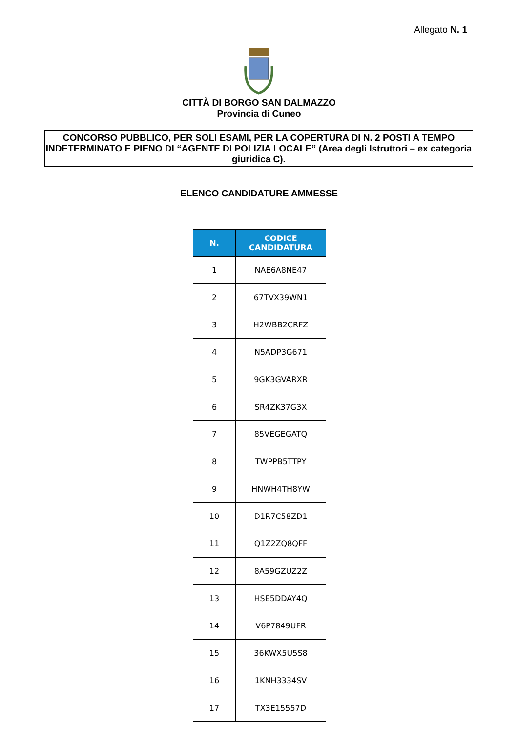Allegato N. 1
CITTÀ DI BORGO SAN DALMAZZO
Provincia di Cuneo
CONCORSO PUBBLICO, PER SOLI ESAMI, PER LA COPERTURA DI N. 2 POSTI A TEMPO INDETERMINATO E PIENO DI “AGENTE DI POLIZIA LOCALE” (Area degli Istruttori – ex categoria giuridica C).
ELENCO CANDIDATURE AMMESSE
| N. | CODICE CANDIDATURA |
| --- | --- |
| 1 | NAE6A8NE47 |
| 2 | 67TVX39WN1 |
| 3 | H2WBB2CRFZ |
| 4 | N5ADP3G671 |
| 5 | 9GK3GVARXR |
| 6 | SR4ZK37G3X |
| 7 | 85VEGEGATQ |
| 8 | TWPPB5TTPY |
| 9 | HNWH4TH8YW |
| 10 | D1R7C58ZD1 |
| 11 | Q1Z2ZQ8QFF |
| 12 | 8A59GZUZ2Z |
| 13 | HSE5DDAY4Q |
| 14 | V6P7849UFR |
| 15 | 36KWX5U5S8 |
| 16 | 1KNH3334SV |
| 17 | TX3E15557D |